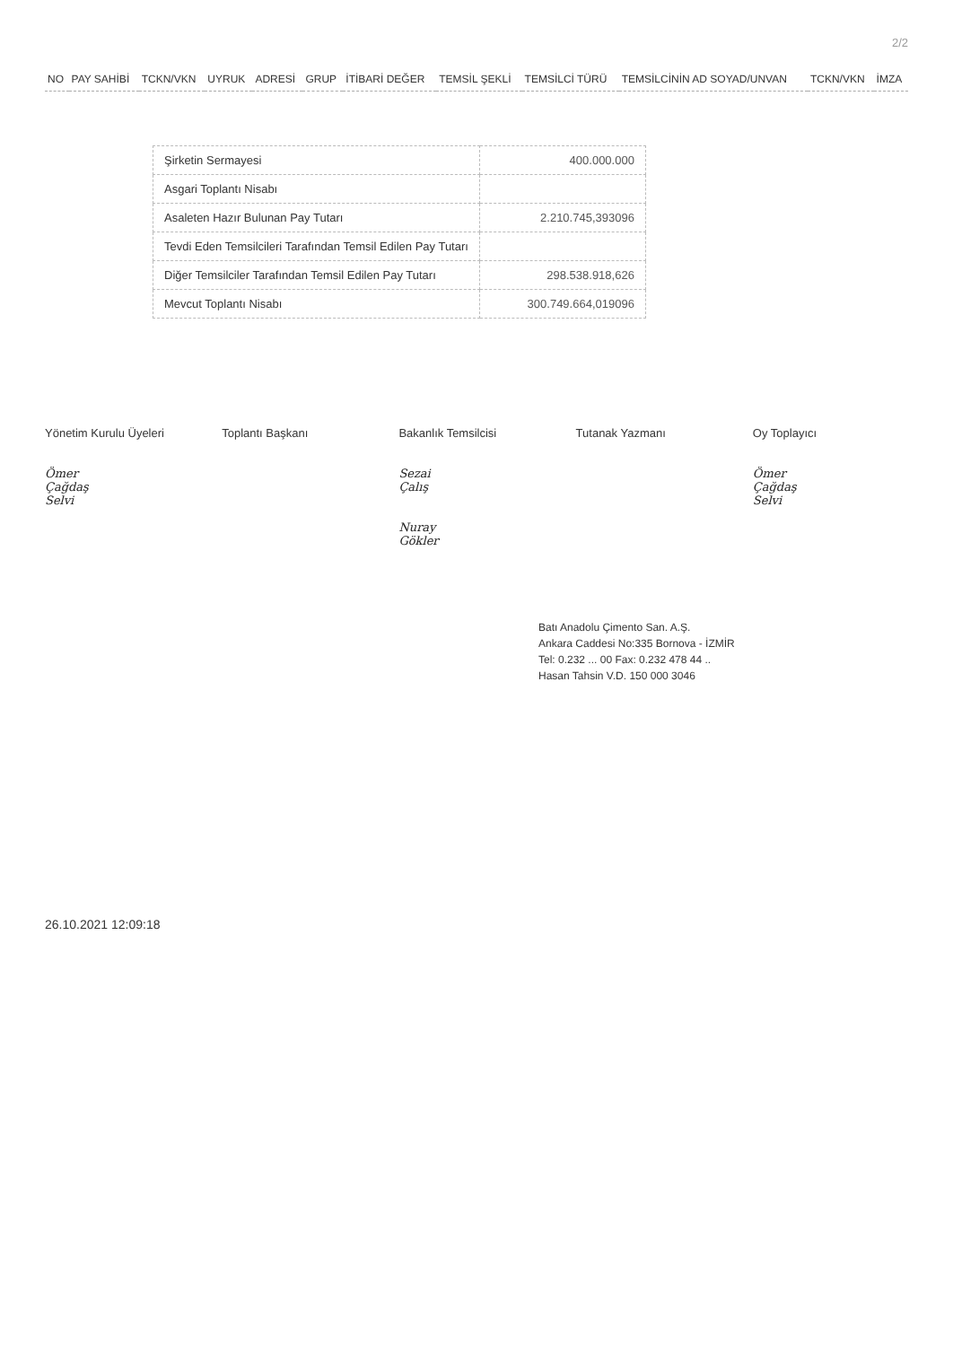2/2
| NO | PAY SAHİBİ | TCKN/VKN | UYRUK | ADRESİ | GRUP | İTİBARİ DEĞER | TEMSİL ŞEKLİ | TEMSİLCİ TÜRÜ | TEMSİLCİNİN AD SOYAD/UNVAN | TCKN/VKN | İMZA |
| --- | --- | --- | --- | --- | --- | --- | --- | --- | --- | --- | --- |
| Şirketin Sermayesi | 400.000.000 |
| Asgari Toplantı Nisabı | |
| Asaleten Hazır Bulunan Pay Tutarı | 2.210.745,393096 |
| Tevdi Eden Temsilcileri Tarafından Temsil Edilen Pay Tutarı | |
| Diğer Temsilciler Tarafından Temsil Edilen Pay Tutarı | 298.538.918,626 |
| Mevcut Toplantı Nisabı | 300.749.664,019096 |
Yönetim Kurulu Üyeleri
Ömer Çağdaş Selvi
Toplantı Başkanı Bakanlık Temsilcisi
Sezai Çalış
Nuray Gökler
Tutanak Yazmanı Oy Toplayıcı
Ömer Çağdaş Selvi
Batı Anadolu Çimento San. A.Ş.
Ankara Caddesi No:335 Bornova - İZMİR
Tel: 0.232 ... 00 Fax: 0.232 478 44 ..
Hasan Tahsin V.D. 150 000 3046
26.10.2021 12:09:18